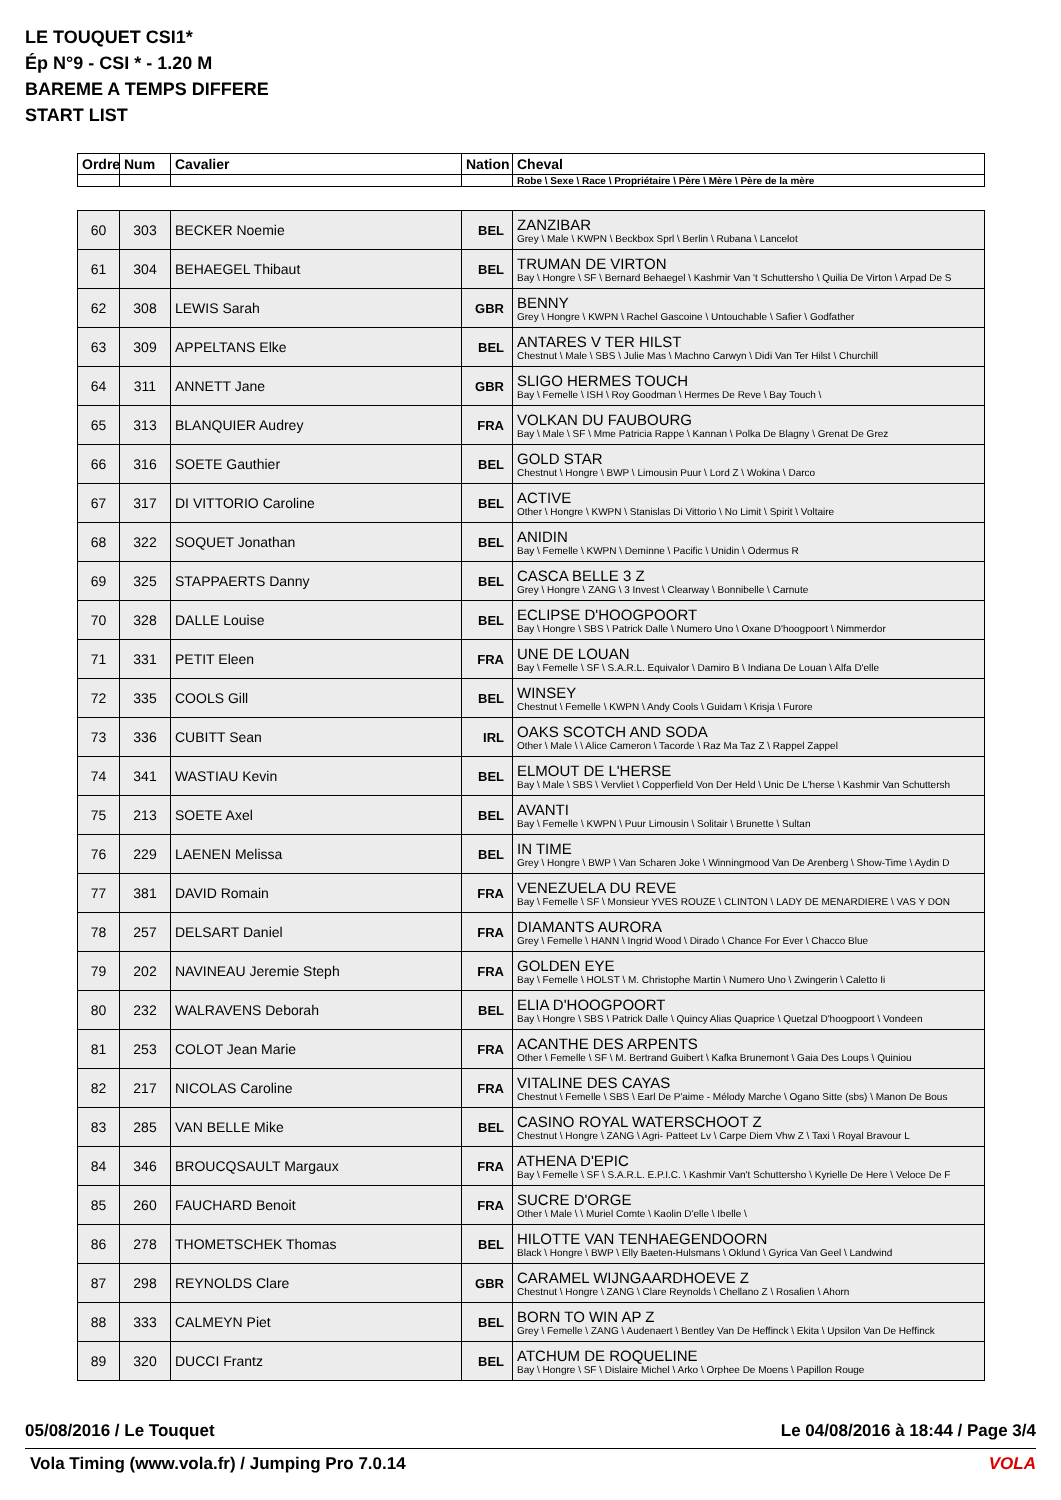LE TOUQUET CSI1*
Ép N°9 - CSI * - 1.20 M
BAREME A TEMPS DIFFERE
START LIST
| Ordre | Num | Cavalier | Nation | Cheval |
| --- | --- | --- | --- | --- |
| | | | | Robe \ Sexe \ Race \ Propriétaire \ Père \ Mère \ Père de la mère |
| 60 | 303 | BECKER Noemie | BEL | ZANZIBAR Grey \ Male \ KWPN \ Beckbox Sprl \ Berlin \ Rubana \ Lancelot |
| 61 | 304 | BEHAEGEL Thibaut | BEL | TRUMAN DE VIRTON Bay \ Hongre \ SF \ Bernard Behaegel \ Kashmir Van 't Schuttersho \ Quilia De Virton \ Arpad De S |
| 62 | 308 | LEWIS Sarah | GBR | BENNY Grey \ Hongre \ KWPN \ Rachel Gascoine \ Untouchable \ Safier \ Godfather |
| 63 | 309 | APPELTANS Elke | BEL | ANTARES V TER HILST Chestnut \ Male \ SBS \ Julie Mas \ Machno Carwyn \ Didi Van Ter Hilst \ Churchill |
| 64 | 311 | ANNETT Jane | GBR | SLIGO HERMES TOUCH Bay \ Femelle \ ISH \ Roy Goodman \ Hermes De Reve \ Bay Touch \ |
| 65 | 313 | BLANQUIER Audrey | FRA | VOLKAN DU FAUBOURG Bay \ Male \ SF \ Mme Patricia Rappe \ Kannan \ Polka De Blagny \ Grenat De Grez |
| 66 | 316 | SOETE Gauthier | BEL | GOLD STAR Chestnut \ Hongre \ BWP \ Limousin Puur \ Lord Z \ Wokina \ Darco |
| 67 | 317 | DI VITTORIO Caroline | BEL | ACTIVE Other \ Hongre \ KWPN \ Stanislas Di Vittorio \ No Limit \ Spirit \ Voltaire |
| 68 | 322 | SOQUET Jonathan | BEL | ANIDIN Bay \ Femelle \ KWPN \ Deminne \ Pacific \ Unidin \ Odermus R |
| 69 | 325 | STAPPAERTS Danny | BEL | CASCA BELLE 3 Z Grey \ Hongre \ ZANG \ 3 Invest \ Clearway \ Bonnibelle \ Carnute |
| 70 | 328 | DALLE Louise | BEL | ECLIPSE D'HOOGPOORT Bay \ Hongre \ SBS \ Patrick Dalle \ Numero Uno \ Oxane D'hoogpoort \ Nimmerdor |
| 71 | 331 | PETIT Eleen | FRA | UNE DE LOUAN Bay \ Femelle \ SF \ S.A.R.L. Equivalor \ Damiro B \ Indiana De Louan \ Alfa D'elle |
| 72 | 335 | COOLS Gill | BEL | WINSEY Chestnut \ Femelle \ KWPN \ Andy Cools \ Guidam \ Krisja \ Furore |
| 73 | 336 | CUBITT Sean | IRL | OAKS SCOTCH AND SODA Other \ Male \ \ Alice Cameron \ Tacorde \ Raz Ma Taz Z \ Rappel Zappel |
| 74 | 341 | WASTIAU Kevin | BEL | ELMOUT DE L'HERSE Bay \ Male \ SBS \ Vervliet \ Copperfield Von Der Held \ Unic De L'herse \ Kashmir Van Schuttersh |
| 75 | 213 | SOETE Axel | BEL | AVANTI Bay \ Femelle \ KWPN \ Puur Limousin \ Solitair \ Brunette \ Sultan |
| 76 | 229 | LAENEN Melissa | BEL | IN TIME Grey \ Hongre \ BWP \ Van Scharen Joke \ Winningmood Van De Arenberg \ Show-Time \ Aydin D |
| 77 | 381 | DAVID Romain | FRA | VENEZUELA DU REVE Bay \ Femelle \ SF \ Monsieur YVES ROUZE \ CLINTON \ LADY DE MENARDIERE \ VAS Y DON |
| 78 | 257 | DELSART Daniel | FRA | DIAMANTS AURORA Grey \ Femelle \ HANN \ Ingrid Wood \ Dirado \ Chance For Ever \ Chacco Blue |
| 79 | 202 | NAVINEAU Jeremie Steph | FRA | GOLDEN EYE Bay \ Femelle \ HOLST \ M. Christophe Martin \ Numero Uno \ Zwingerin \ Caletto Ii |
| 80 | 232 | WALRAVENS Deborah | BEL | ELIA D'HOOGPOORT Bay \ Hongre \ SBS \ Patrick Dalle \ Quincy Alias Quaprice \ Quetzal D'hoogpoort \ Vondeen |
| 81 | 253 | COLOT Jean Marie | FRA | ACANTHE DES ARPENTS Other \ Femelle \ SF \ M. Bertrand Guibert \ Kafka Brunemont \ Gaia Des Loups \ Quiniou |
| 82 | 217 | NICOLAS Caroline | FRA | VITALINE DES CAYAS Chestnut \ Femelle \ SBS \ Earl De P'aime - Mélody Marche \ Ogano Sitte (sbs) \ Manon De Bous |
| 83 | 285 | VAN BELLE Mike | BEL | CASINO ROYAL WATERSCHOOT Z Chestnut \ Hongre \ ZANG \ Agri- Patteet Lv \ Carpe Diem Vhw Z \ Taxi \ Royal Bravour L |
| 84 | 346 | BROUCQSAULT Margaux | FRA | ATHENA D'EPIC Bay \ Femelle \ SF \ S.A.R.L. E.P.I.C. \ Kashmir Van't Schuttersho \ Kyrielle De Here \ Veloce De F |
| 85 | 260 | FAUCHARD Benoit | FRA | SUCRE D'ORGE Other \ Male \ \ Muriel Comte \ Kaolin D'elle \ Ibelle \ |
| 86 | 278 | THOMETSCHEK Thomas | BEL | HILOTTE VAN TENHAEGENDOORN Black \ Hongre \ BWP \ Elly Baeten-Hulsmans \ Oklund \ Gyrica Van Geel \ Landwind |
| 87 | 298 | REYNOLDS Clare | GBR | CARAMEL WIJNGAARDHOEVE Z Chestnut \ Hongre \ ZANG \ Clare Reynolds \ Chellano Z \ Rosalien \ Ahorn |
| 88 | 333 | CALMEYN Piet | BEL | BORN TO WIN AP Z Grey \ Femelle \ ZANG \ Audenaert \ Bentley Van De Heffinck \ Ekita \ Upsilon Van De Heffinck |
| 89 | 320 | DUCCI Frantz | BEL | ATCHUM DE ROQUELINE Bay \ Hongre \ SF \ Dislaire Michel \ Arko \ Orphee De Moens \ Papillon Rouge |
05/08/2016 / Le Touquet Le 04/08/2016 à 18:44 / Page 3/4
Vola Timing (www.vola.fr) / Jumping Pro 7.0.14 VOLA